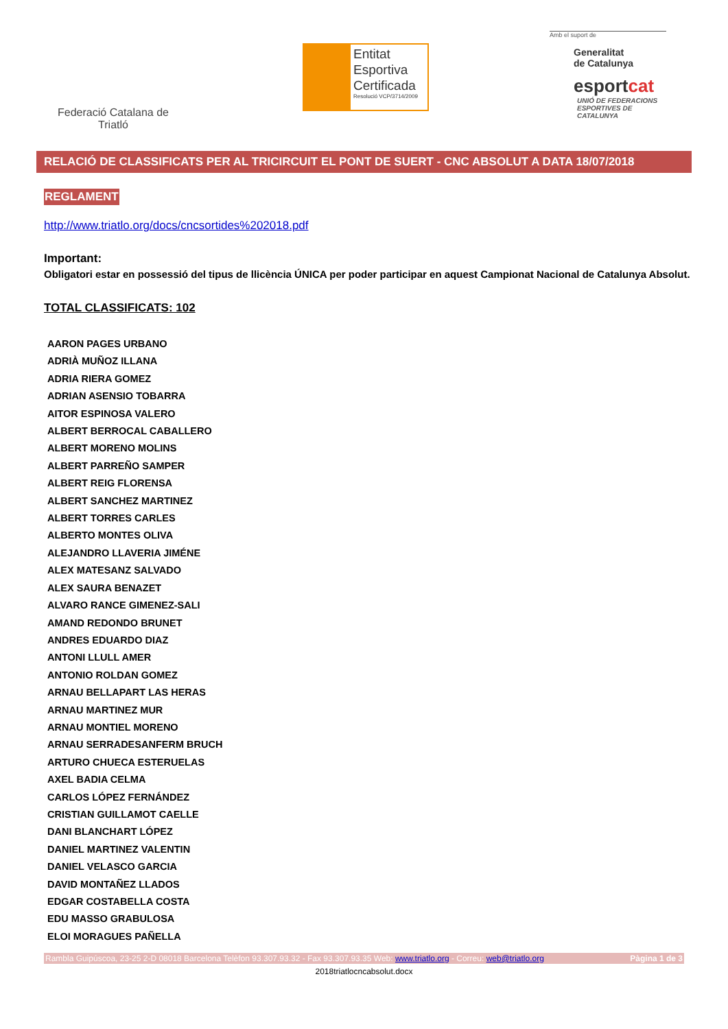Federació Catalana de Triatló
Entitat
Esportiva
Certificada
Resolució VCP/3714/2009
Amb el suport de
Generalitat
de Catalunya
esportcat
UNIÓ DE FEDERACIONS
ESPORTIVES DE CATALUNYA
RELACIÓ DE CLASSIFICATS PER AL TRICIRCUIT EL PONT DE SUERT - CNC ABSOLUT A DATA 18/07/2018
REGLAMENT
http://www.triatlo.org/docs/cncsortides%202018.pdf
Important:
Obligatori estar en possessió del tipus de llicència ÚNICA per poder participar en aquest Campionat Nacional de Catalunya Absolut.
TOTAL CLASSIFICATS: 102
AARON PAGES URBANO
ADRIÀ MUÑOZ ILLANA
ADRIA RIERA GOMEZ
ADRIAN ASENSIO TOBARRA
AITOR ESPINOSA VALERO
ALBERT BERROCAL CABALLERO
ALBERT MORENO MOLINS
ALBERT PARREÑO SAMPER
ALBERT REIG FLORENSA
ALBERT SANCHEZ MARTINEZ
ALBERT TORRES CARLES
ALBERTO MONTES OLIVA
ALEJANDRO LLAVERIA JIMÉNE
ALEX MATESANZ SALVADO
ALEX SAURA BENAZET
ALVARO RANCE GIMENEZ-SALI
AMAND REDONDO BRUNET
ANDRES EDUARDO DIAZ
ANTONI LLULL AMER
ANTONIO ROLDAN GOMEZ
ARNAU BELLAPART LAS HERAS
ARNAU MARTINEZ MUR
ARNAU MONTIEL MORENO
ARNAU SERRADESANFERM BRUCH
ARTURO CHUECA ESTERUELAS
AXEL BADIA CELMA
CARLOS LÓPEZ FERNÁNDEZ
CRISTIAN GUILLAMOT CAELLE
DANI BLANCHART LÓPEZ
DANIEL MARTINEZ VALENTIN
DANIEL VELASCO GARCIA
DAVID MONTAÑEZ LLADOS
EDGAR COSTABELLA COSTA
EDU MASSO GRABULOSA
ELOI MORAGUES PAÑELLA
Rambla Guipúscoa, 23-25 2-D 08018 Barcelona Telèfon 93.307.93.32 - Fax 93.307.93.35 Web: www.triatlo.org - Correu: web@triatlo.org Pàgina 1 de 3
2018triatlocncabsolut.docx